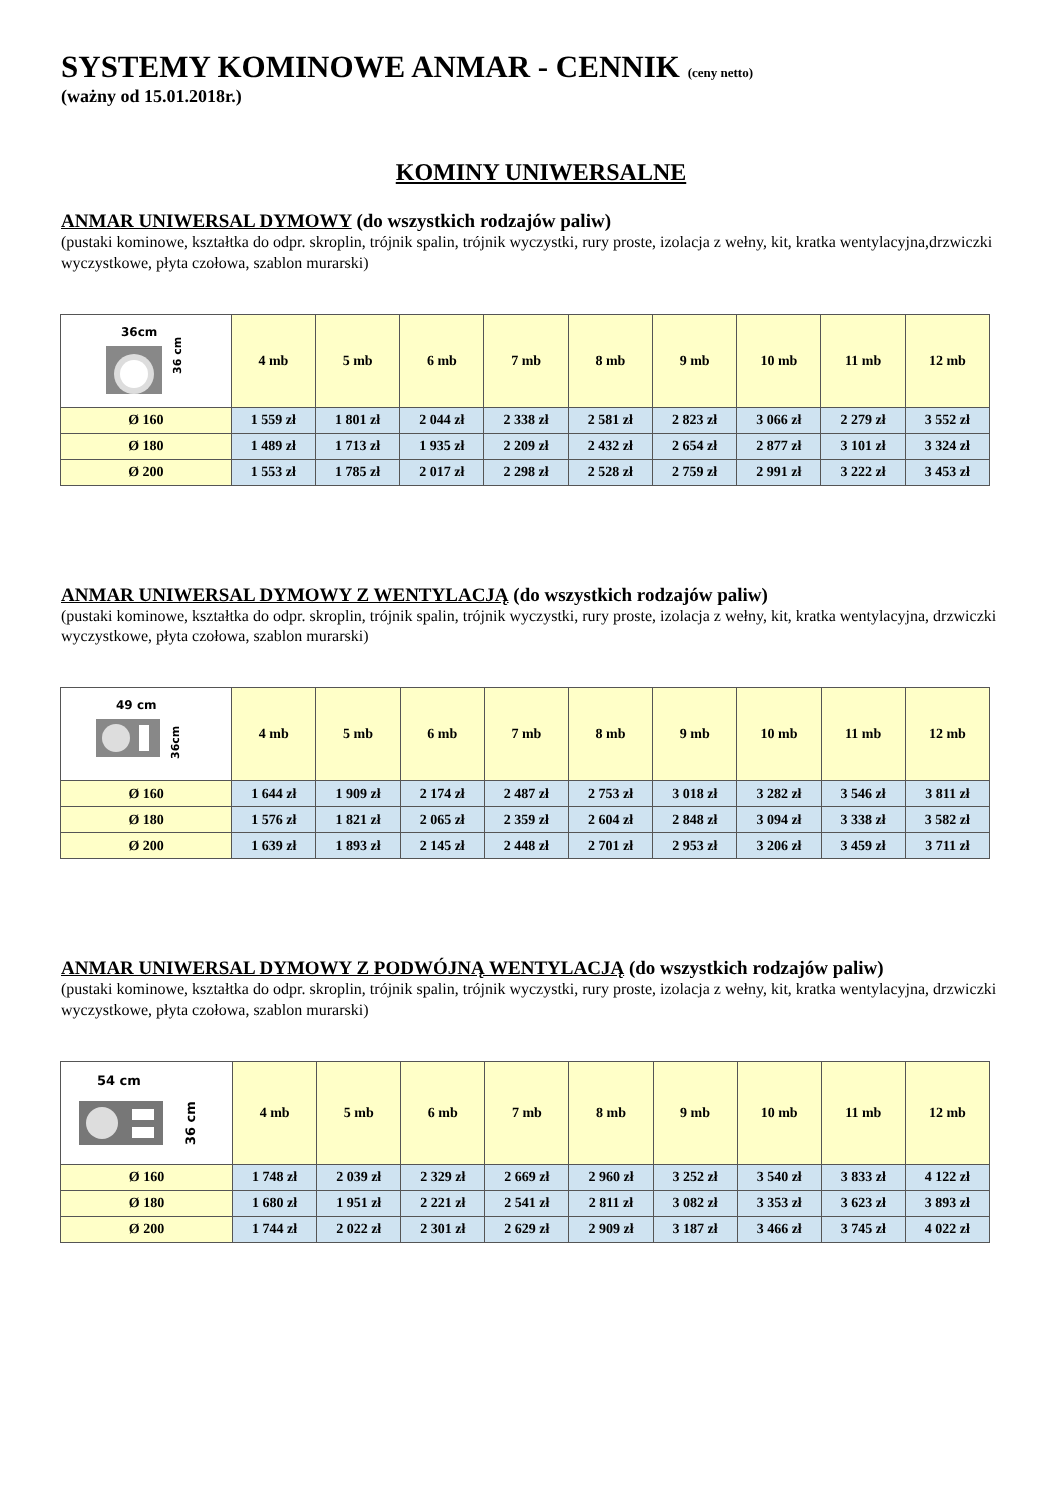SYSTEMY KOMINOWE ANMAR - CENNIK (ceny netto)
(ważny od 15.01.2018r.)
KOMINY UNIWERSALNE
ANMAR UNIWERSAL DYMOWY (do wszystkich rodzajów paliw)
(pustaki kominowe, kształtka do odpr. skroplin, trójnik spalin, trójnik wyczystki, rury proste, izolacja z wełny, kit, kratka wentylacyjna,drzwiczki wyczystkowe, płyta czołowa, szablon murarski)
| 36cm 36 cm | 4 mb | 5 mb | 6 mb | 7 mb | 8 mb | 9 mb | 10 mb | 11 mb | 12 mb |
| --- | --- | --- | --- | --- | --- | --- | --- | --- | --- |
| Ø 160 | 1 559 zł | 1 801 zł | 2 044 zł | 2 338 zł | 2 581 zł | 2 823 zł | 3 066 zł | 2 279 zł | 3 552 zł |
| Ø 180 | 1 489 zł | 1 713 zł | 1 935 zł | 2 209 zł | 2 432 zł | 2 654 zł | 2 877 zł | 3 101 zł | 3 324 zł |
| Ø 200 | 1 553 zł | 1 785 zł | 2 017 zł | 2 298 zł | 2 528 zł | 2 759 zł | 2 991 zł | 3 222 zł | 3 453 zł |
ANMAR UNIWERSAL DYMOWY Z WENTYLACJĄ (do wszystkich rodzajów paliw)
(pustaki kominowe, kształtka do odpr. skroplin, trójnik spalin, trójnik wyczystki, rury proste, izolacja z wełny, kit, kratka wentylacyjna, drzwiczki wyczystkowe, płyta czołowa, szablon murarski)
| 49 cm 36cm | 4 mb | 5 mb | 6 mb | 7 mb | 8 mb | 9 mb | 10 mb | 11 mb | 12 mb |
| --- | --- | --- | --- | --- | --- | --- | --- | --- | --- |
| Ø 160 | 1 644 zł | 1 909 zł | 2 174 zł | 2 487 zł | 2 753 zł | 3 018 zł | 3 282 zł | 3 546 zł | 3 811 zł |
| Ø 180 | 1 576 zł | 1 821 zł | 2 065 zł | 2 359 zł | 2 604 zł | 2 848 zł | 3 094 zł | 3 338 zł | 3 582 zł |
| Ø 200 | 1 639 zł | 1 893 zł | 2 145 zł | 2 448 zł | 2 701 zł | 2 953 zł | 3 206 zł | 3 459 zł | 3 711 zł |
ANMAR UNIWERSAL DYMOWY Z PODWÓJNĄ WENTYLACJĄ (do wszystkich rodzajów paliw)
(pustaki kominowe, kształtka do odpr. skroplin, trójnik spalin, trójnik wyczystki, rury proste, izolacja z wełny, kit, kratka wentylacyjna, drzwiczki wyczystkowe, płyta czołowa, szablon murarski)
| 54 cm 36 cm | 4 mb | 5 mb | 6 mb | 7 mb | 8 mb | 9 mb | 10 mb | 11 mb | 12 mb |
| --- | --- | --- | --- | --- | --- | --- | --- | --- | --- |
| Ø 160 | 1 748 zł | 2 039 zł | 2 329 zł | 2 669 zł | 2 960 zł | 3 252 zł | 3 540 zł | 3 833 zł | 4 122 zł |
| Ø 180 | 1 680 zł | 1 951 zł | 2 221 zł | 2 541 zł | 2 811 zł | 3 082 zł | 3 353 zł | 3 623 zł | 3 893 zł |
| Ø 200 | 1 744 zł | 2 022 zł | 2 301 zł | 2 629 zł | 2 909 zł | 3 187 zł | 3 466 zł | 3 745 zł | 4 022 zł |